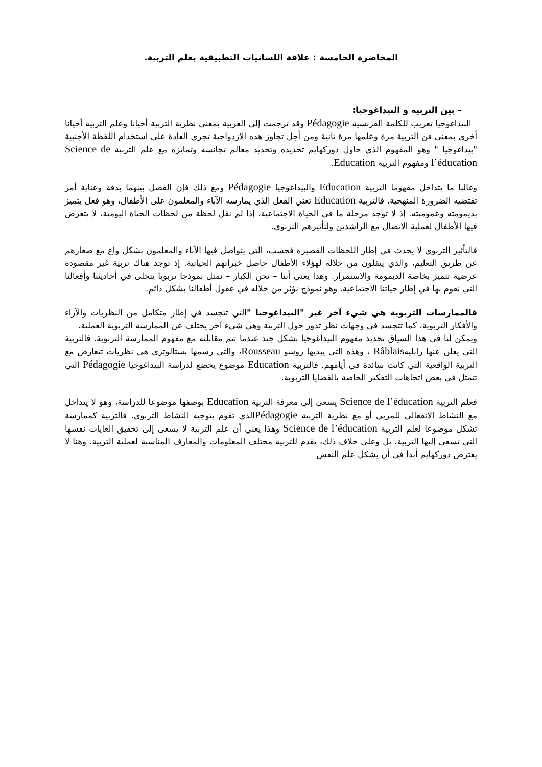المحاضرة الخامسة : علاقة اللسانيات التطبيقية بعلم التربية.
– بين التربية و البيداغوجيا:
البيداغوجيا تعريب للكلمة الفرنسية Pédagogie وقد ترجمت إلى العربية بمعنى نظرية التربية أحيانا وعلم التربية أحيانا أخرى بمعنى فن التربية مرة وعلمها مرة ثانية ومن أجل تجاوز هذه الازدواجية تجري العادة على استخدام اللفظة الأجنبية "بيداغوجيا " وهو المفهوم الذي حاول دوركهايم تحديده وتحديد معالم تجانسه وتمايزه مع علم التربية Science de l’éducation ومفهوم التربية Education.
وغالبا ما يتداخل مفهوما التربية Education والبيداغوجيا Pédagogie ومع ذلك فإن الفصل بينهما بدقة وعناية أمر تقتضيه الضرورة المنهجية. فالتربية Education تعني الفعل الذي يمارسه الآباء والمعلمون على الأطفال، وهو فعل يتميز بديمومته وعموميته. إذ لا توجد مرحلة ما في الحياة الاجتماعية، إذا لم نقل لحظة من لحظات الحياة اليومية، لا يتعرض فيها الأطفال لعملية الاتصال مع الراشدين ولتأثيرهم التربوي.
فالتأثير التربوي لا يحدث في إطار اللحظات القصيرة فحسب، التي يتواصل فيها الآباء والمعلمون بشكل واع مع صغارهم عن طريق التعليم، والذي ينقلون من خلاله لهؤلاء الأطفال حاصل خبراتهم الحياتية. إذ توجد هناك تربية غير مقصودة عرضية تتميز بخاصة الديمومة والاستمرار. وهذا يعني أننا – نحن الكبار – نمثل نموذجا تربويا يتجلى في أحاديثنا وأفعالنا التي نقوم بها في إطار حياتنا الاجتماعية. وهو نموذج نؤثر من خلاله في عقول أطفالنا بشكل دائم.
فالممارسات التربوية هي شيء آخر غير "البيداغوجيا "التي تتجسد في إطار متكامل من النظريات والآراء والأفكار التربوية، كما تتجسد في وجهات نظر تدور حول التربية وهي شيء آخر يختلف عن الممارسة التربوية العملية.
ويمكن لنا في هذا السياق تحديد مفهوم البيداغوجيا بشكل جيد عندما تتم مقابلته مع مفهوم الممارسة التربوية. فالتربية التي يعلن عنها رابليهRâblais ، وهذه التي يبديها روسو Rousseau، والتي رسمها بستالوتزي هي نظريات تتعارض مع التربية الواقعية التي كانت سائدة في أيامهم. فالتربية Education موضوع يخضع لدراسة البيداغوجيا Pédagogie التي تتمثل في بعض اتجاهات التفكير الخاصة بالقضايا التربوية.
فعلم التربية Science de l’éducation يسعى إلى معرفة التربية Education بوصفها موضوعا للدراسة، وهو لا يتداخل مع النشاط الانفعالي للمربي أو مع نظرية التربية Pédagogieالذي تقوم بتوجيه النشاط التربوي. فالتربية كممارسة تشكل موضوعا لعلم التربية Science de l’éducation وهذا يعني أن علم التربية لا يسعى إلى تحقيق الغايات نفسها التي تسعى إليها التربية، بل وعلى خلاف ذلك، يقدم للتربية مختلف المعلومات والمعارف المناسبة لعملية التربية. وهنا لا يعترض دوركهايم أبدا في أن يشكل علم النفس